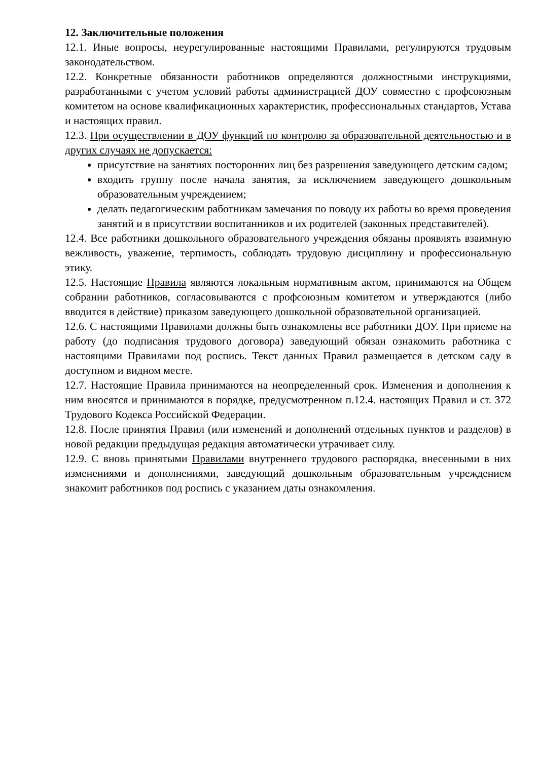12. Заключительные положения
12.1. Иные вопросы, неурегулированные настоящими Правилами, регулируются трудовым законодательством.
12.2. Конкретные обязанности работников определяются должностными инструкциями, разработанными с учетом условий работы администрацией ДОУ совместно с профсоюзным комитетом на основе квалификационных характеристик, профессиональных стандартов, Устава и настоящих правил.
12.3. При осуществлении в ДОУ функций по контролю за образовательной деятельностью и в других случаях не допускается:
присутствие на занятиях посторонних лиц без разрешения заведующего детским садом;
входить группу после начала занятия, за исключением заведующего дошкольным образовательным учреждением;
делать педагогическим работникам замечания по поводу их работы во время проведения занятий и в присутствии воспитанников и их родителей (законных представителей).
12.4. Все работники дошкольного образовательного учреждения обязаны проявлять взаимную вежливость, уважение, терпимость, соблюдать трудовую дисциплину и профессиональную этику.
12.5. Настоящие Правила являются локальным нормативным актом, принимаются на Общем собрании работников, согласовываются с профсоюзным комитетом и утверждаются (либо вводится в действие) приказом заведующего дошкольной образовательной организацией.
12.6. С настоящими Правилами должны быть ознакомлены все работники ДОУ. При приеме на работу (до подписания трудового договора) заведующий обязан ознакомить работника с настоящими Правилами под роспись. Текст данных Правил размещается в детском саду в доступном и видном месте.
12.7. Настоящие Правила принимаются на неопределенный срок. Изменения и дополнения к ним вносятся и принимаются в порядке, предусмотренном п.12.4. настоящих Правил и ст. 372 Трудового Кодекса Российской Федерации.
12.8. После принятия Правил (или изменений и дополнений отдельных пунктов и разделов) в новой редакции предыдущая редакция автоматически утрачивает силу.
12.9. С вновь принятыми Правилами внутреннего трудового распорядка, внесенными в них изменениями и дополнениями, заведующий дошкольным образовательным учреждением знакомит работников под роспись с указанием даты ознакомления.